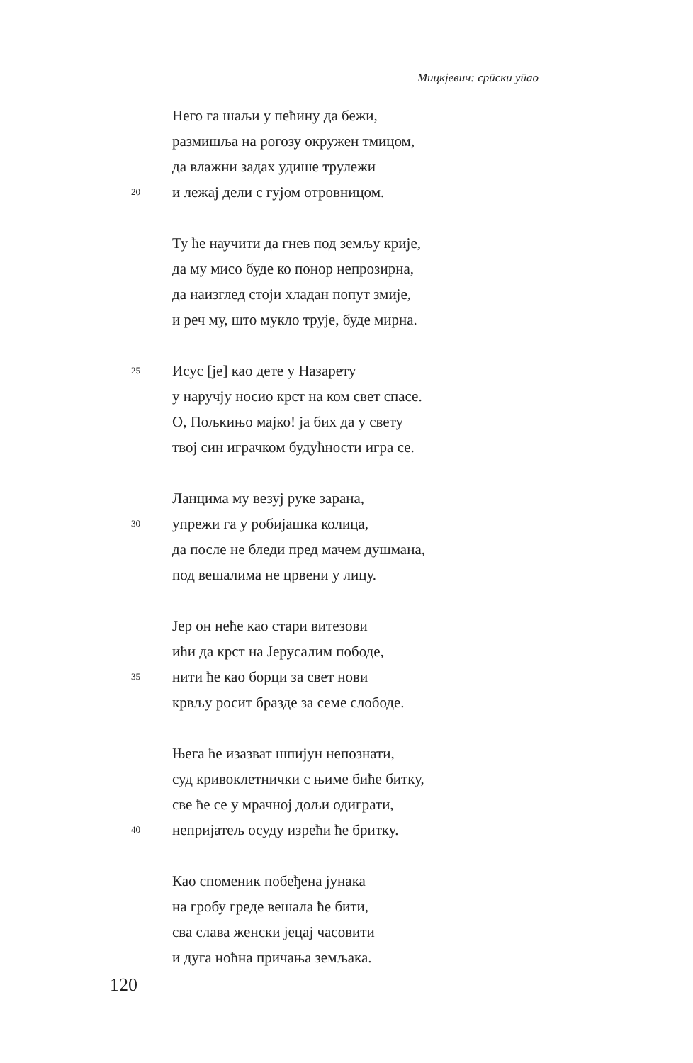Мицкјевич: срӣски уӣао
Него га шаљи у пећину да бежи,
размишља на рогозу окружен тмицом,
да влажни задах удише трулежи
20 и лежај дели с гујом отровницом.
Ту ће научити да гнев под земљу крије,
да му мисо буде ко понор непрозирна,
да наизглед стоји хладан попут змије,
и реч му, што мукло трује, буде мирна.
25 Исус [је] као дете у Назарету
у наручју носио крст на ком свет спасе.
О, Пољкињо мајко! ја бих да у свету
твој син играчком будућности игра се.
Ланцима му везуј руке зарана,
30 упрежи га у робијашка колица,
да после не бледи пред мачем душмана,
под вешалима не црвени у лицу.
Јер он неће као стари витезови
ићи да крст на Јерусалим пободе,
35 нити ће као борци за свет нови
крвљу росит бразде за семе слободе.
Њега ће изазват шпијун непознати,
суд кривоклетнички с њиме биће битку,
све ће се у мрачној дољи одиграти,
40 непријатељ осуду изрећи ће бритку.
Као споменик побеђена јунака
на гробу греде вешала ће бити,
сва слава женски јецај часовити
и дуга ноћна причања земљака.
120